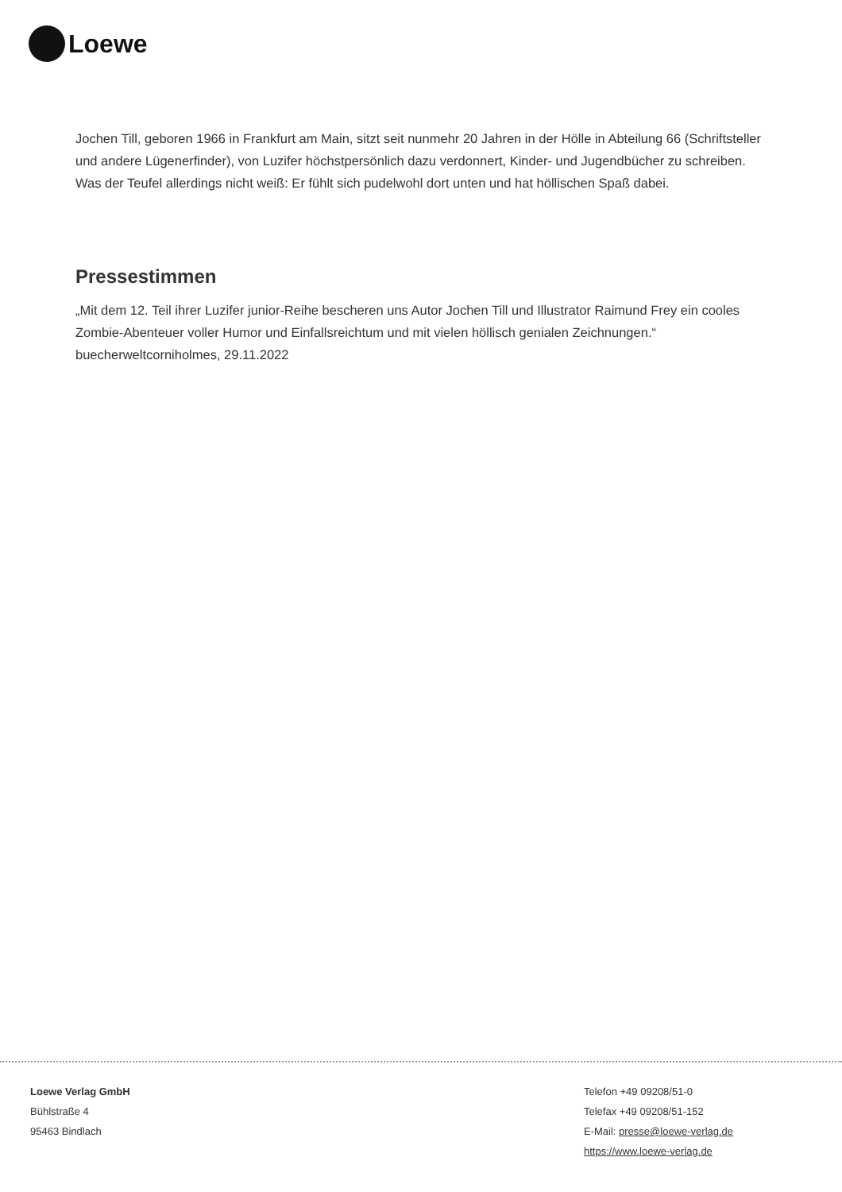Loewe
Jochen Till, geboren 1966 in Frankfurt am Main, sitzt seit nunmehr 20 Jahren in der Hölle in Abteilung 66 (Schriftsteller und andere Lügenerfinder), von Luzifer höchstpersönlich dazu verdonnert, Kinder- und Jugendbücher zu schreiben. Was der Teufel allerdings nicht weiß: Er fühlt sich pudelwohl dort unten und hat höllischen Spaß dabei.
Pressestimmen
„Mit dem 12. Teil ihrer Luzifer junior-Reihe bescheren uns Autor Jochen Till und Illustrator Raimund Frey ein cooles Zombie-Abenteuer voller Humor und Einfallsreichtum und mit vielen höllisch genialen Zeichnungen.“ buecherweltcorniholmes, 29.11.2022
Loewe Verlag GmbH
Bühlstraße 4
95463 Bindlach
Telefon +49 09208/51-0
Telefax +49 09208/51-152
E-Mail: presse@loewe-verlag.de
https://www.loewe-verlag.de